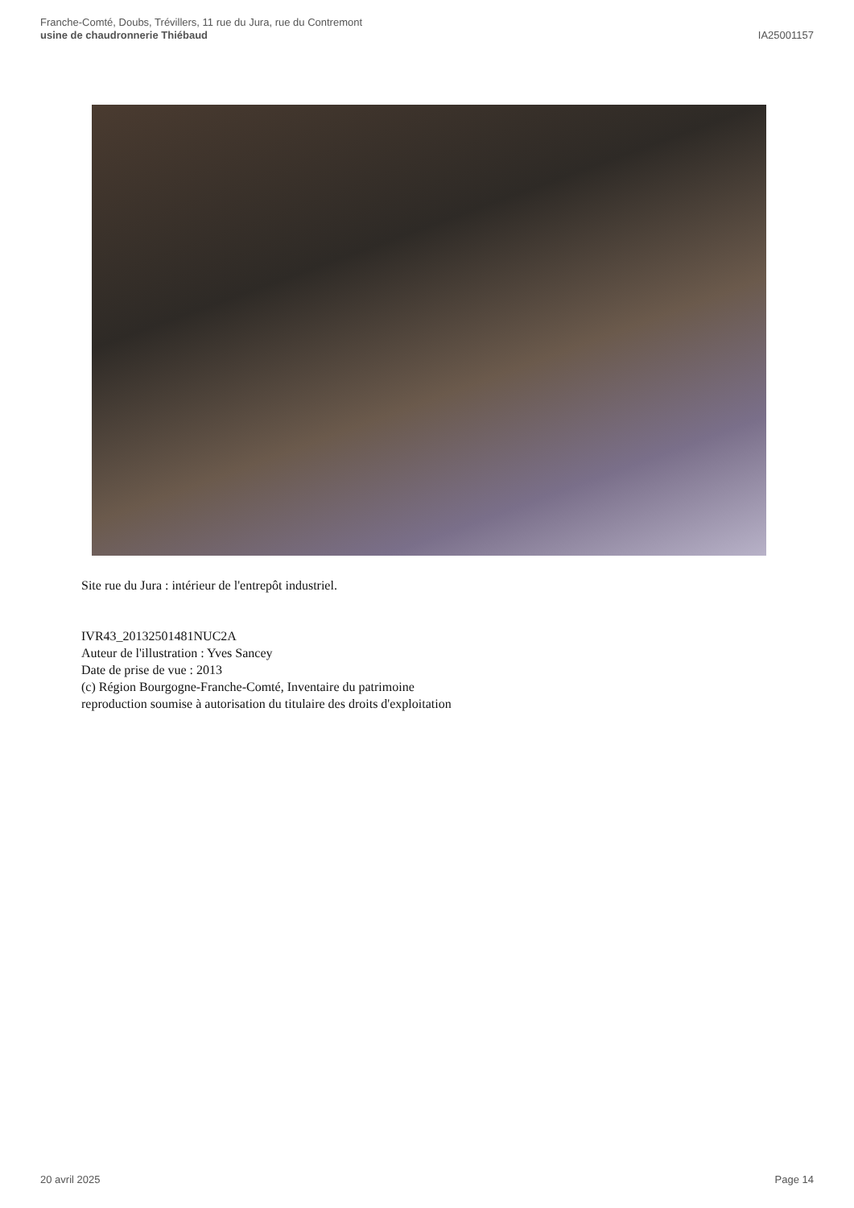Franche-Comté, Doubs, Trévillers, 11 rue du Jura, rue du Contremont
usine de chaudronnerie Thiébaud
IA25001157
Site rue du Jura : intérieur de l'entrepôt industriel.
IVR43_20132501481NUC2A
Auteur de l'illustration : Yves Sancey
Date de prise de vue : 2013
(c) Région Bourgogne-Franche-Comté, Inventaire du patrimoine
reproduction soumise à autorisation du titulaire des droits d'exploitation
20 avril 2025 Page 14